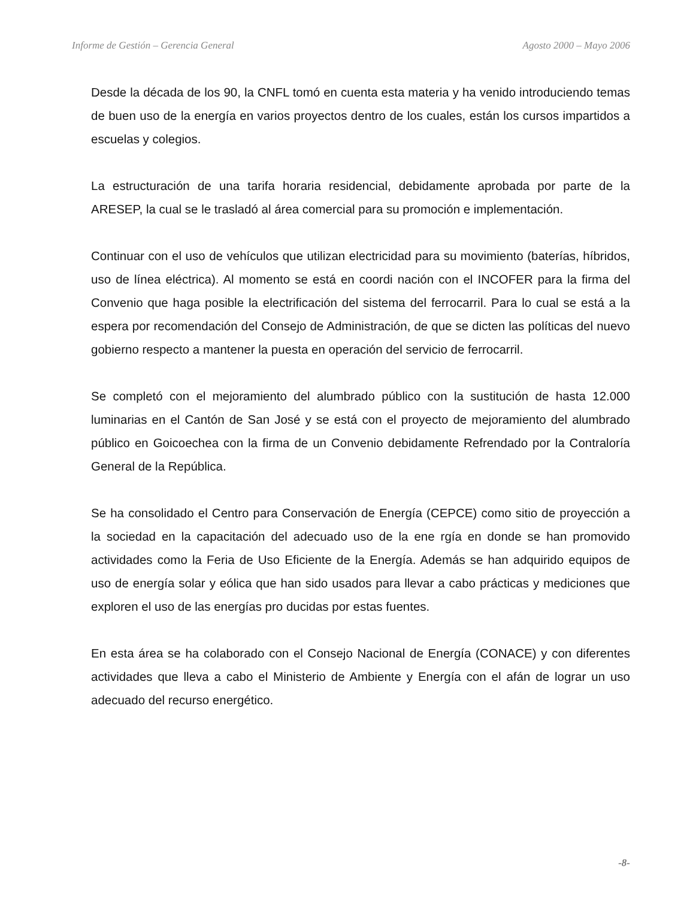Informe de Gestión – Gerencia General Agosto 2000 – Mayo 2006
Desde la década de los 90, la CNFL tomó en cuenta esta materia y ha venido introduciendo temas de buen uso de la energía en varios proyectos dentro de los cuales, están los cursos impartidos a escuelas y colegios.
La estructuración de una tarifa horaria residencial, debidamente aprobada por parte de la ARESEP, la cual se le trasladó al área comercial para su promoción e implementación.
Continuar con el uso de vehículos que utilizan electricidad para su movimiento (baterías, híbridos, uso de línea eléctrica). Al momento se está en coordi nación con el INCOFER para la firma del Convenio que haga posible la electrificación del sistema del ferrocarril. Para lo cual se está a la espera por recomendación del Consejo de Administración, de que se dicten las políticas del nuevo gobierno respecto a mantener la puesta en operación del servicio de ferrocarril.
Se completó con el mejoramiento del alumbrado público con la sustitución de hasta 12.000 luminarias en el Cantón de San José y se está con el proyecto de mejoramiento del alumbrado público en Goicoechea con la firma de un Convenio debidamente Refrendado por la Contraloría General de la República.
Se ha consolidado el Centro para Conservación de Energía (CEPCE) como sitio de proyección a la sociedad en la capacitación del adecuado uso de la ene rgía en donde se han promovido actividades como la Feria de Uso Eficiente de la Energía. Además se han adquirido equipos de uso de energía solar y eólica que han sido usados para llevar a cabo prácticas y mediciones que exploren el uso de las energías pro ducidas por estas fuentes.
En esta área se ha colaborado con el Consejo Nacional de Energía (CONACE) y con diferentes actividades que lleva a cabo el Ministerio de Ambiente y Energía con el afán de lograr un uso adecuado del recurso energético.
-8-